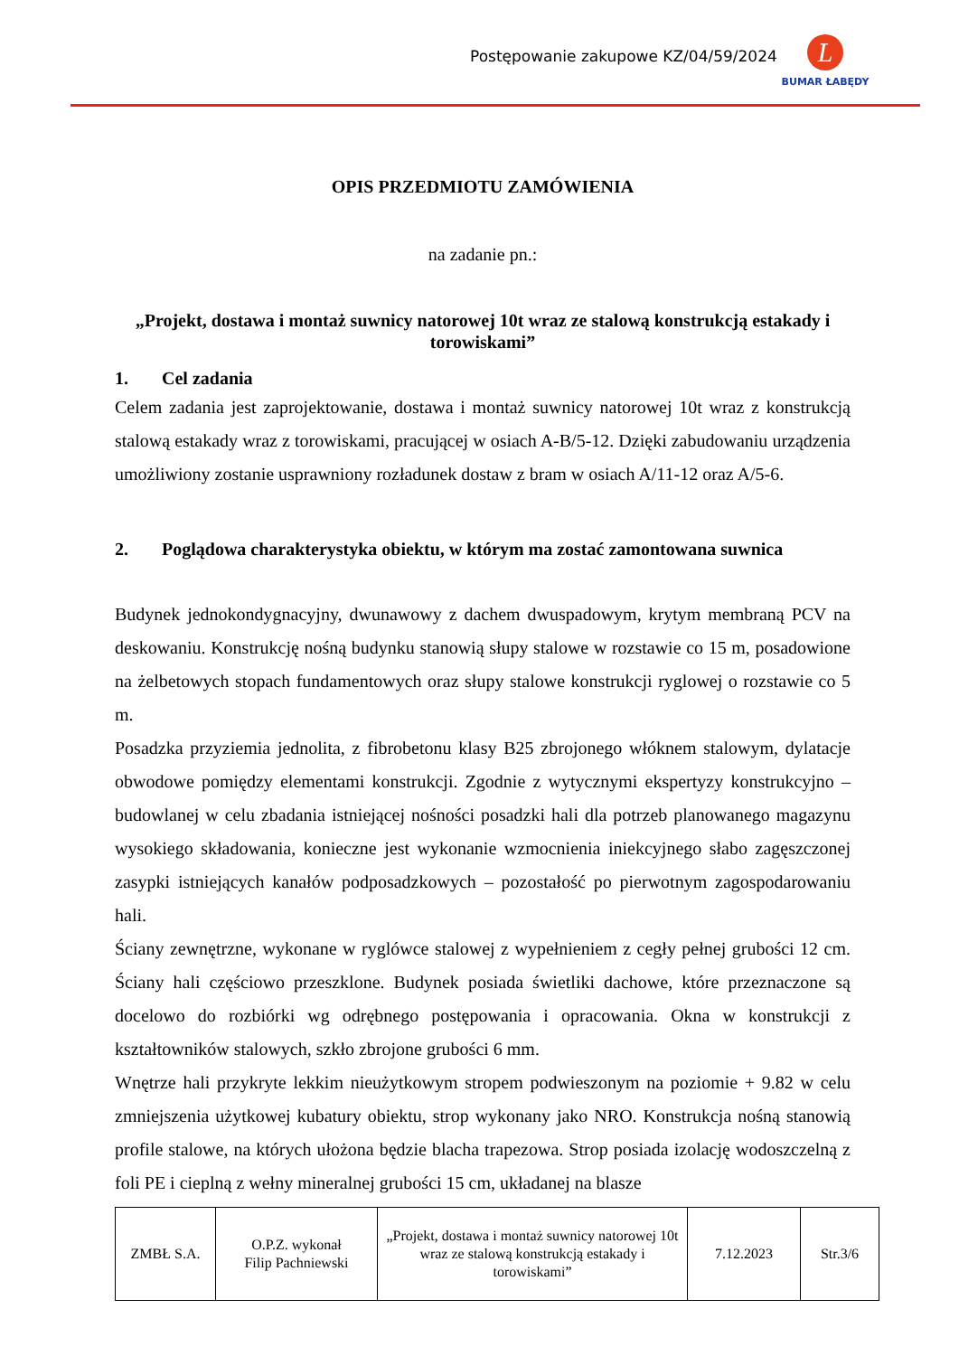Postępowanie zakupowe KZ/04/59/2024
L
BUMAR ŁABĘDY
OPIS PRZEDMIOTU ZAMÓWIENIA
na zadanie pn.:
„Projekt, dostawa i montaż suwnicy natorowej 10t wraz ze stalową konstrukcją estakady i torowiskami”
1. Cel zadania
Celem zadania jest zaprojektowanie, dostawa i montaż suwnicy natorowej 10t wraz z konstrukcją stalową estakady wraz z torowiskami, pracującej w osiach A-B/5-12. Dzięki zabudowaniu urządzenia umożliwiony zostanie usprawniony rozładunek dostaw z bram w osiach A/11-12 oraz A/5-6.
2. Poglądowa charakterystyka obiektu, w którym ma zostać zamontowana suwnica
Budynek jednokondygnacyjny, dwunawowy z dachem dwuspadowym, krytym membraną PCV na deskowaniu. Konstrukcję nośną budynku stanowią słupy stalowe w rozstawie co 15 m, posadowione na żelbetowych stopach fundamentowych oraz słupy stalowe konstrukcji ryglowej o rozstawie co 5 m.
Posadzka przyziemia jednolita, z fibrobetonu klasy B25 zbrojonego włóknem stalowym, dylatacje obwodowe pomiędzy elementami konstrukcji. Zgodnie z wytycznymi ekspertyzy konstrukcyjno – budowlanej w celu zbadania istniejącej nośności posadzki hali dla potrzeb planowanego magazynu wysokiego składowania, konieczne jest wykonanie wzmocnienia iniekcyjnego słabo zagęszczonej zasypki istniejących kanałów podposadzkowych – pozostałość po pierwotnym zagospodarowaniu hali.
Ściany zewnętrzne, wykonane w ryglówce stalowej z wypełnieniem z cegły pełnej grubości 12 cm. Ściany hali częściowo przeszklone. Budynek posiada świetliki dachowe, które przeznaczone są docelowo do rozbiórki wg odrębnego postępowania i opracowania. Okna w konstrukcji z kształtowników stalowych, szkło zbrojone grubości 6 mm.
Wnętrze hali przykryte lekkim nieużytkowym stropem podwieszonym na poziomie + 9.82 w celu zmniejszenia użytkowej kubatury obiektu, strop wykonany jako NRO. Konstrukcja nośną stanowią profile stalowe, na których ułożona będzie blacha trapezowa. Strop posiada izolację wodoszczelną z foli PE i cieplną z wełny mineralnej grubości 15 cm, układanej na blasze
| ZMBŁ S.A. | O.P.Z. wykonał Filip Pachniewski | „Projekt, dostawa i montaż suwnicy natorowej 10t wraz ze stalową konstrukcją estakady i torowiskami” | 7.12.2023 | Str.3/6 |